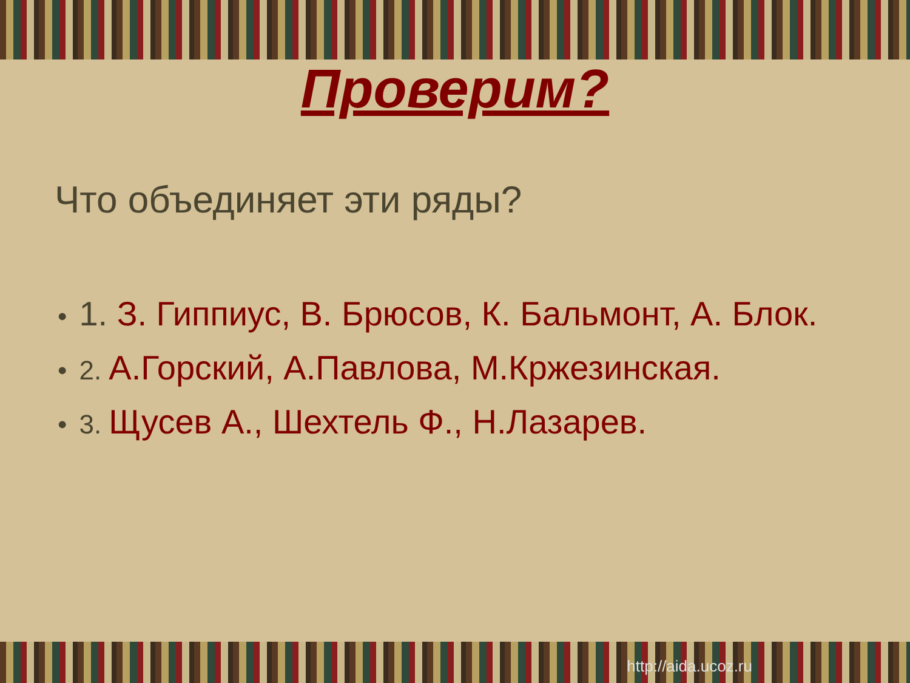Проверим?
Что объединяет эти ряды?
• 1. З. Гиппиус, В. Брюсов, К. Бальмонт, А. Блок.
• 2. А.Горский, А.Павлова, М.Кржезинская.
• 3. Щусев А., Шехтель Ф., Н.Лазарев.
http://aida.ucoz.ru